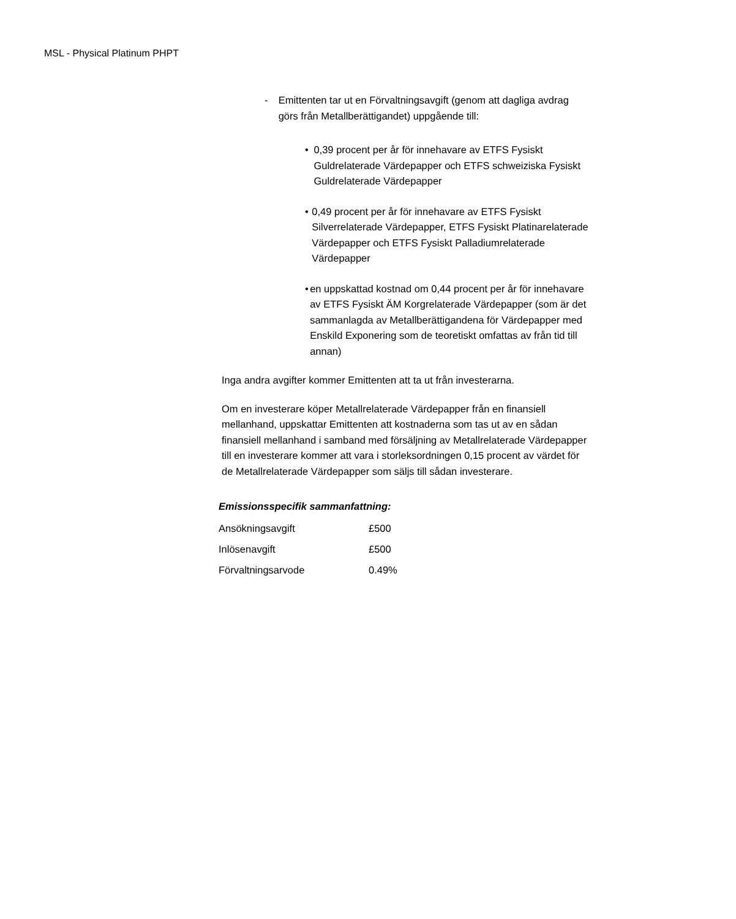MSL - Physical Platinum PHPT
- Emittenten tar ut en Förvaltningsavgift (genom att dagliga avdrag görs från Metallberättigandet) uppgående till:
• 0,39 procent per år för innehavare av ETFS Fysiskt Guldrelaterade Värdepapper och ETFS schweiziska Fysiskt Guldrelaterade Värdepapper
• 0,49 procent per år för innehavare av ETFS Fysiskt Silverrelaterade Värdepapper, ETFS Fysiskt Platinarelaterade Värdepapper och ETFS Fysiskt Palladiumrelaterade Värdepapper
• en uppskattad kostnad om 0,44 procent per år för innehavare av ETFS Fysiskt ÄM Korgrelaterade Värdepapper (som är det sammanlagda av Metallberättigandena för Värdepapper med Enskild Exponering som de teoretiskt omfattas av från tid till annan)
Inga andra avgifter kommer Emittenten att ta ut från investerarna.
Om en investerare köper Metallrelaterade Värdepapper från en finansiell mellanhand, uppskattar Emittenten att kostnaderna som tas ut av en sådan finansiell mellanhand i samband med försäljning av Metallrelaterade Värdepapper till en investerare kommer att vara i storleksordningen 0,15 procent av värdet för de Metallrelaterade Värdepapper som säljs till sådan investerare.
Emissionsspecifik sammanfattning:
| Ansökningsavgift | £500 |
| Inlösenavgift | £500 |
| Förvaltningsarvode | 0.49% |